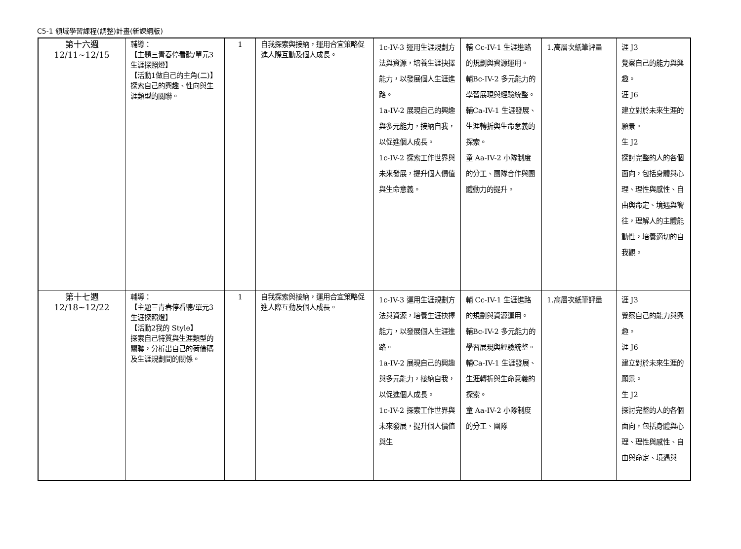C5-1 領域學習課程(調整)計畫(新課綱版)
| 第十六週 12/11~12/15 | 輔導： 【主題三青春停看聽/單元3生涯探照燈】 【活動1做自己的主角(二)】 探索自己的興趣、性向與生涯類型的關聯。 | 1 | 自我探索與接納，運用合宜策略促進人際互動及個人成長。 | 1c-IV-3 運用生涯規劃方法與資源，培養生涯抉擇能力，以發展個人生涯進路。 1a-IV-2 展現自己的興趣與多元能力，接納自我，以促進個人成長。 1c-IV-2 探索工作世界與未來發展，提升個人價值與生命意義。 | 輔 Cc-IV-1 生涯進路的規劃與資源運用。 輔Bc-IV-2 多元能力的學習展現與經驗統整。 輔Ca-IV-1 生涯發展、生涯轉折與生命意義的探索。 童 Aa-IV-2 小隊制度的分工、團隊合作與團體動力的提升。 | 1.高層次紙筆評量 | 涯 J3 覺察自己的能力與興趣。 涯 J6 建立對於未來生涯的願景。 生 J2 探討完整的人的各個面向，包括身體與心理、理性與感性、自由與命定、境遇與嚮往，理解人的主體能動性，培養適切的自我觀。 |
| 第十七週 12/18~12/22 | 輔導： 【主題三青春停看聽/單元3生涯探照燈】 【活動2我的 Style】 探索自己特質與生涯類型的關聯，分析出自己的荷倫碼及生涯規劃間的關係。 | 1 | 自我探索與接納，運用合宜策略促進人際互動及個人成長。 | 1c-IV-3 運用生涯規劃方法與資源，培養生涯抉擇能力，以發展個人生涯進路。 1a-IV-2 展現自己的興趣與多元能力，接納自我，以促進個人成長。 1c-IV-2 探索工作世界與未來發展，提升個人價值與生 | 輔 Cc-IV-1 生涯進路的規劃與資源運用。 輔Bc-IV-2 多元能力的學習展現與經驗統整。 輔Ca-IV-1 生涯發展、生涯轉折與生命意義的探索。 童 Aa-IV-2 小隊制度的分工、團隊 | 1.高層次紙筆評量 | 涯 J3 覺察自己的能力與興趣。 涯 J6 建立對於未來生涯的願景。 生 J2 探討完整的人的各個面向，包括身體與心理、理性與感性、自由與命定、境遇與 |